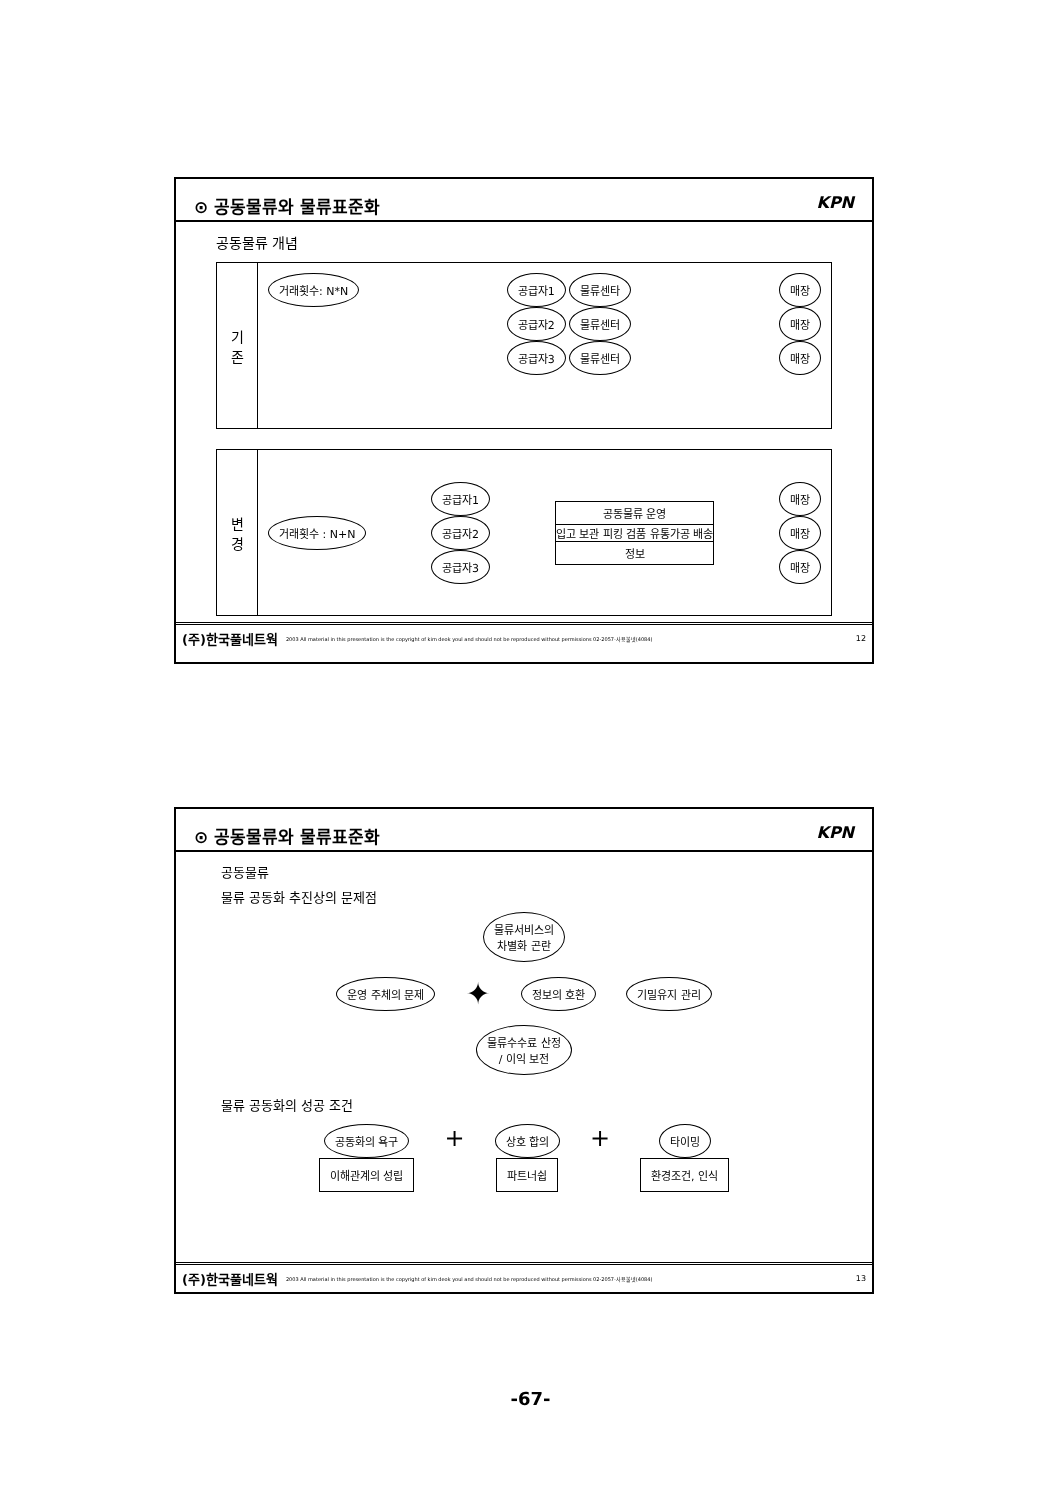⊙ 공동물류와 물류표준화 KPN
공동물류 개념
기
존
거래횟수: N*N 공급자1 물류센타
공급자2 물류센터
공급자3 물류센터
매장
매장
매장
변
경
거래횟수 : N+N
공급자1
공급자2
공급자3
공동물류 운영
입고 보관 피킹 검품 유통가공 배송
정보
매장
매장
매장
(주)한국풀네트웍 2003 All material in this presentation is the copyright of kim deok youl and should not be reproduced without permissions 02-2057-사용불넷(4084) 12
⊙ 공동물류와 물류표준화 KPN
공동물류
물류 공동화 추진상의 문제점
물류서비스의
차별화 곤란
운영 주체의 문제 ✦ 정보의 호환 기밀유지 관리
물류수수료 산정
/ 이익 보전
물류 공동화의 성공 조건
공동화의 욕구
이해관계의 성립
+
상호 합의
파트너쉽
+
타이밍
환경조건, 인식
(주)한국풀네트웍 2003 All material in this presentation is the copyright of kim deok youl and should not be reproduced without permissions 02-2057-사용불넷(4084) 13
-67-